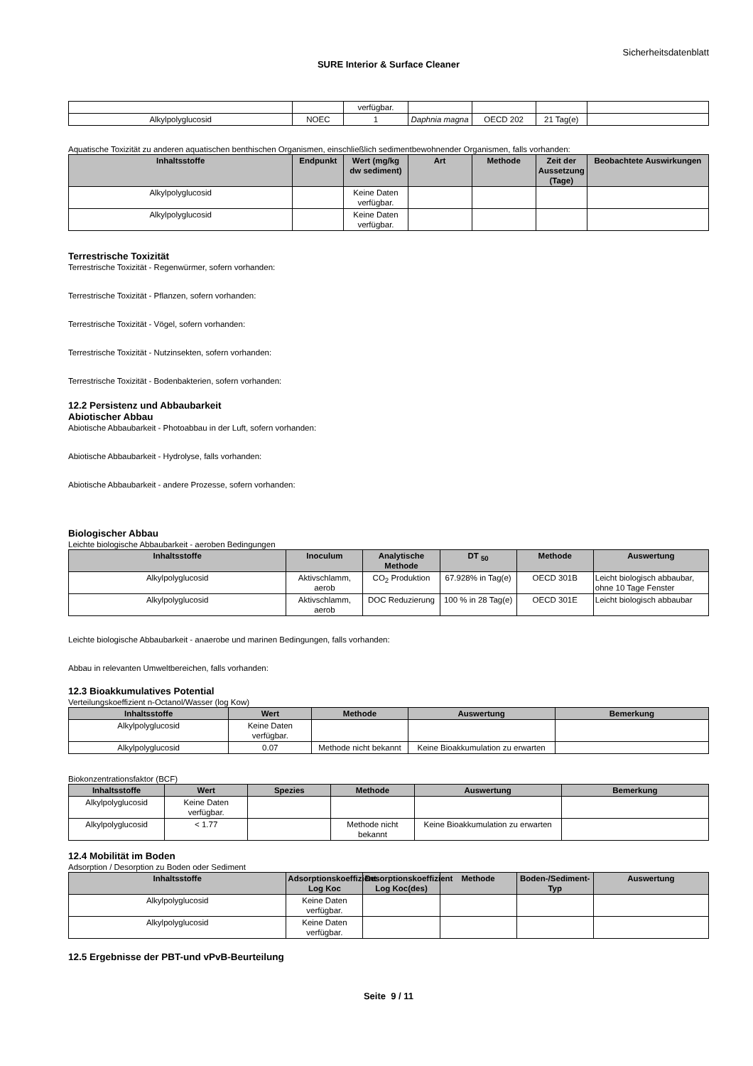Sicherheitsdatenblatt
SURE Interior & Surface Cleaner
| | | verfügbar. | | | | |
| Alkylpolyglucosid | NOEC | 1 | Daphnia magna | OECD 202 | 21 Tag(e) | |
Aquatische Toxizität zu anderen aquatischen benthischen Organismen, einschließlich sedimentbewohnender Organismen, falls vorhanden:
| Inhaltsstoffe | Endpunkt | Wert (mg/kg dw sediment) | Art | Methode | Zeit der Aussetzung (Tage) | Beobachtete Auswirkungen |
| --- | --- | --- | --- | --- | --- | --- |
| Alkylpolyglucosid | | Keine Daten verfügbar. | | | | |
| Alkylpolyglucosid | | Keine Daten verfügbar. | | | | |
Terrestrische Toxizität
Terrestrische Toxizität - Regenwürmer, sofern vorhanden:
Terrestrische Toxizität - Pflanzen, sofern vorhanden:
Terrestrische Toxizität - Vögel, sofern vorhanden:
Terrestrische Toxizität - Nutzinsekten, sofern vorhanden:
Terrestrische Toxizität - Bodenbakterien, sofern vorhanden:
12.2 Persistenz und Abbaubarkeit
Abiotischer Abbau
Abiotische Abbaubarkeit - Photoabbau in der Luft, sofern vorhanden:
Abiotische Abbaubarkeit - Hydrolyse, falls vorhanden:
Abiotische Abbaubarkeit - andere Prozesse, sofern vorhanden:
Biologischer Abbau
Leichte biologische Abbaubarkeit - aeroben Bedingungen
| Inhaltsstoffe | Inoculum | Analytische Methode | DT <sub>50</sub> | Methode | Auswertung |
| --- | --- | --- | --- | --- | --- |
| Alkylpolyglucosid | Aktivschlamm, aerob | CO<sub>2</sub> Produktion | 67.928% in Tag(e) | OECD 301B | Leicht biologisch abbaubar, ohne 10 Tage Fenster |
| Alkylpolyglucosid | Aktivschlamm, aerob | DOC Reduzierung | 100 % in 28 Tag(e) | OECD 301E | Leicht biologisch abbaubar |
Leichte biologische Abbaubarkeit - anaerobe und marinen Bedingungen, falls vorhanden:
Abbau in relevanten Umweltbereichen, falls vorhanden:
12.3 Bioakkumulatives Potential
Verteilungskoeffizient n-Octanol/Wasser (log Kow)
| Inhaltsstoffe | Wert | Methode | Auswertung | Bemerkung |
| --- | --- | --- | --- | --- |
| Alkylpolyglucosid | Keine Daten verfügbar. | | | |
| Alkylpolyglucosid | 0.07 | Methode nicht bekannt | Keine Bioakkumulation zu erwarten | |
Biokonzentrationsfaktor (BCF)
| Inhaltsstoffe | Wert | Spezies | Methode | Auswertung | Bemerkung |
| --- | --- | --- | --- | --- | --- |
| Alkylpolyglucosid | Keine Daten verfügbar. | | | | |
| Alkylpolyglucosid | < 1.77 | | Methode nicht bekannt | Keine Bioakkumulation zu erwarten | |
12.4 Mobilität im Boden
Adsorption / Desorption zu Boden oder Sediment
| Inhaltsstoffe | Adsorptionskoeffizient Log Koc | Desorptionskoeffizient Log Koc(des) | Methode | Boden-/Sediment-Typ | Auswertung |
| --- | --- | --- | --- | --- | --- |
| Alkylpolyglucosid | Keine Daten verfügbar. | | | | |
| Alkylpolyglucosid | Keine Daten verfügbar. | | | | |
12.5 Ergebnisse der PBT-und vPvB-Beurteilung
Seite 9 / 11